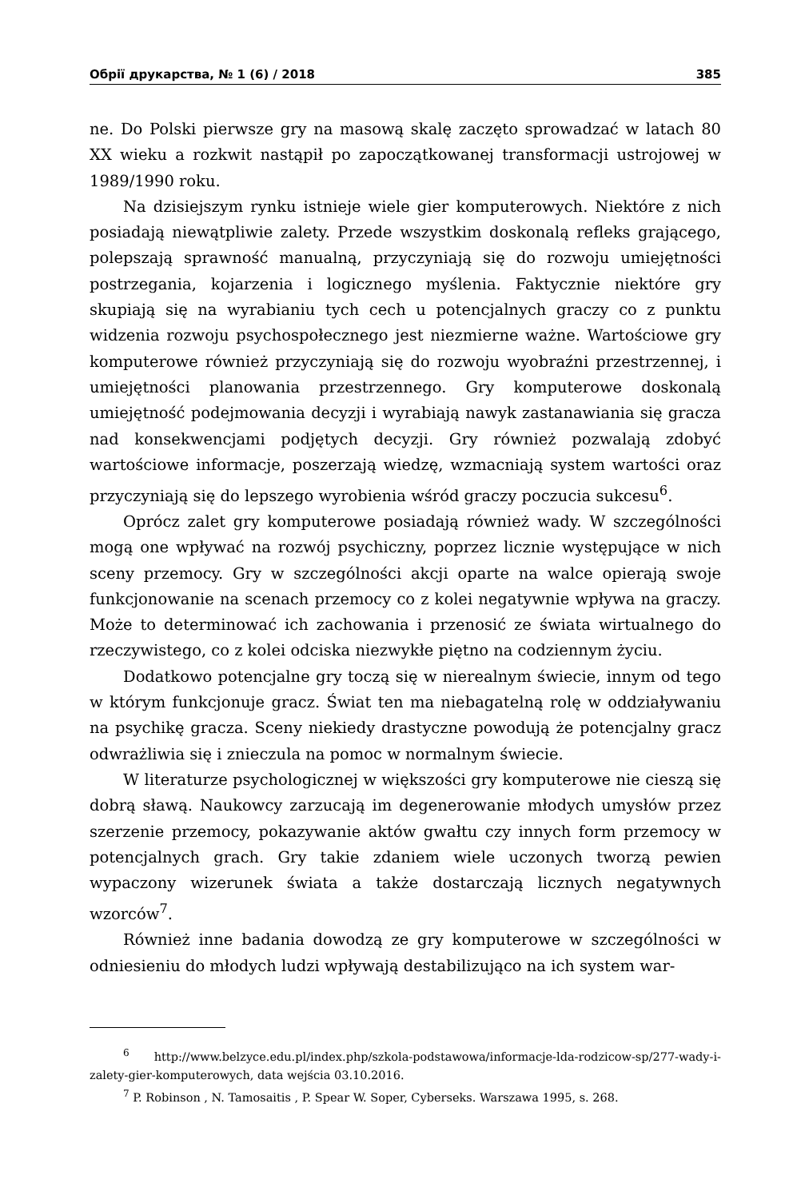Обрії друкарства, № 1 (6) / 2018 385
ne. Do Polski pierwsze gry na masową skalę zaczęto sprowadzać w latach 80 XX wieku a rozkwit nastąpił po zapoczątkowanej transformacji ustrojowej w 1989/1990 roku.
Na dzisiejszym rynku istnieje wiele gier komputerowych. Niektóre z nich posiadają niewątpliwie zalety. Przede wszystkim doskonalą refleks grającego, polepszają sprawność manualną, przyczyniają się do rozwoju umiejętności postrzegania, kojarzenia i logicznego myślenia. Faktycznie niektóre gry skupiają się na wyrabianiu tych cech u potencjalnych graczy co z punktu widzenia rozwoju psychospołecznego jest niezmierne ważne. Wartościowe gry komputerowe również przyczyniają się do rozwoju wyobraźni przestrzennej, i umiejętności planowania przestrzennego. Gry komputerowe doskonalą umiejętność podejmowania decyzji i wyrabiają nawyk zastanawiania się gracza nad konsekwencjami podjętych decyzji. Gry również pozwalają zdobyć wartościowe informacje, poszerzają wiedzę, wzmacniają system wartości oraz przyczyniają się do lepszego wyrobienia wśród graczy poczucia sukcesu<sup>6</sup>.
Oprócz zalet gry komputerowe posiadają również wady. W szczególności mogą one wpływać na rozwój psychiczny, poprzez licznie występujące w nich sceny przemocy. Gry w szczególności akcji oparte na walce opierają swoje funkcjonowanie na scenach przemocy co z kolei negatywnie wpływa na graczy. Może to determinować ich zachowania i przenosić ze świata wirtualnego do rzeczywistego, co z kolei odciska niezwykłe piętno na codziennym życiu.
Dodatkowo potencjalne gry toczą się w nierealnym świecie, innym od tego w którym funkcjonuje gracz. Świat ten ma niebagatelną rolę w oddziaływaniu na psychikę gracza. Sceny niekiedy drastyczne powodują że potencjalny gracz odwrażliwia się i znieczula na pomoc w normalnym świecie.
W literaturze psychologicznej w większości gry komputerowe nie cieszą się dobrą sławą. Naukowcy zarzucają im degenerowanie młodych umysłów przez szerzenie przemocy, pokazywanie aktów gwałtu czy innych form przemocy w potencjalnych grach. Gry takie zdaniem wiele uczonych tworzą pewien wypaczony wizerunek świata a także dostarczają licznych negatywnych wzorców<sup>7</sup>.
Również inne badania dowodzą ze gry komputerowe w szczególności w odniesieniu do młodych ludzi wpływają destabilizująco na ich system war-
<sup>6</sup> http://www.belzyce.edu.pl/index.php/szkola-podstawowa/informacje-lda-rodzicow-sp/277-wady-i-zalety-gier-komputerowych, data wejścia 03.10.2016.
<sup>7</sup> P. Robinson , N. Tamosaitis , P. Spear W. Soper, Cyberseks. Warszawa 1995, s. 268.